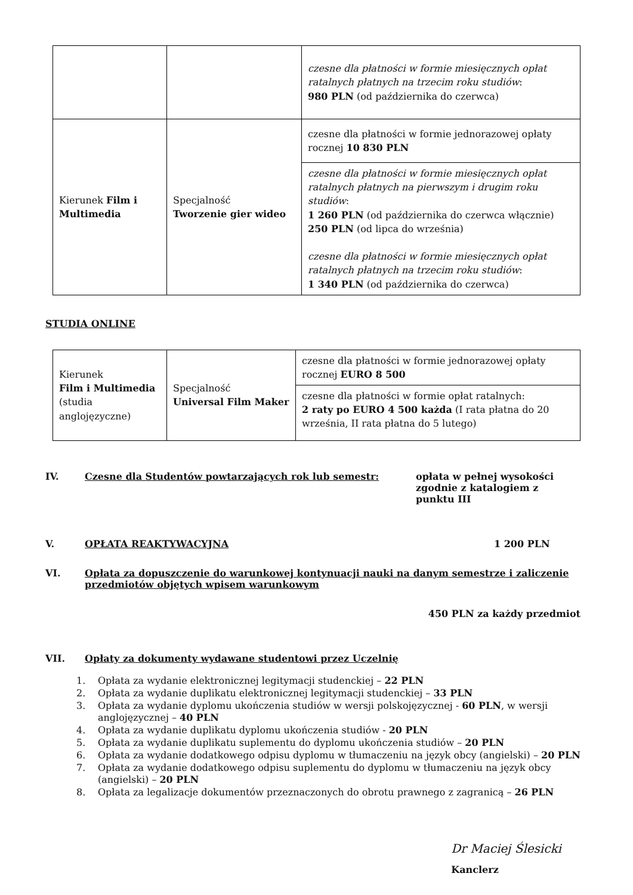| | | czesne dla płatności w formie miesięcznych opłat ratalnych płatnych na trzecim roku studiów : 980 PLN (od października do czerwca) |
| Kierunek Film i Multimedia | Specjalność Tworzenie gier wideo | czesne dla płatności w formie jednorazowej opłaty rocznej 10 830 PLN |
| | | czesne dla płatności w formie miesięcznych opłat ratalnych płatnych na pierwszym i drugim roku studiów : 1 260 PLN (od października do czerwca włącznie) 250 PLN (od lipca do września) czesne dla płatności w formie miesięcznych opłat ratalnych płatnych na trzecim roku studiów : 1 340 PLN (od października do czerwca) |
STUDIA ONLINE
| Kierunek Film i Multimedia (studia anglojęzyczne) | Specjalność Universal Film Maker | czesne dla płatności w formie jednorazowej opłaty rocznej EURO 8 500 |
| | | czesne dla płatności w formie opłat ratalnych: 2 raty po EURO 4 500 każda (I rata płatna do 20 września, II rata płatna do 5 lutego) |
IV. Czesne dla Studentów powtarzających rok lub semestr: opłata w pełnej wysokości
zgodnie z katalogiem z
punktu III
V. OPŁATA REAKTYWACYJNA 1 200 PLN
VI. Opłata za dopuszczenie do warunkowej kontynuacji nauki na danym semestrze i zaliczenie przedmiotów objętych wpisem warunkowym
450 PLN za każdy przedmiot
VII. Opłaty za dokumenty wydawane studentowi przez Uczelnię
1. Opłata za wydanie elektronicznej legitymacji studenckiej – 22 PLN
2. Opłata za wydanie duplikatu elektronicznej legitymacji studenckiej – 33 PLN
3. Opłata za wydanie dyplomu ukończenia studiów w wersji polskojęzycznej - 60 PLN, w wersji anglojęzycznej – 40 PLN
4. Opłata za wydanie duplikatu dyplomu ukończenia studiów - 20 PLN
5. Opłata za wydanie duplikatu suplementu do dyplomu ukończenia studiów – 20 PLN
6. Opłata za wydanie dodatkowego odpisu dyplomu w tłumaczeniu na język obcy (angielski) – 20 PLN
7. Opłata za wydanie dodatkowego odpisu suplementu do dyplomu w tłumaczeniu na język obcy (angielski) – 20 PLN
8. Opłata za legalizacje dokumentów przeznaczonych do obrotu prawnego z zagranicą – 26 PLN
Dr Maciej Ślesicki
Kanclerz